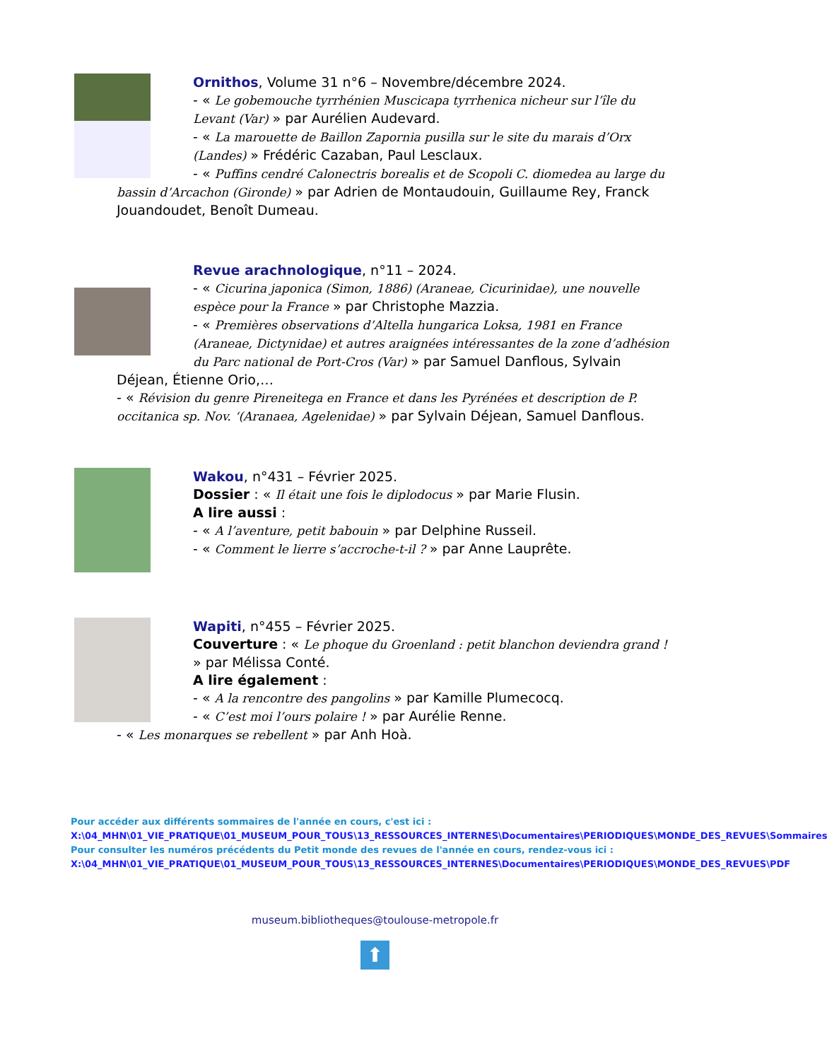Ornithos, Volume 31 n°6 – Novembre/décembre 2024.
- « Le gobemouche tyrrhénien Muscicapa tyrrhenica nicheur sur l’île du Levant (Var) » par Aurélien Audevard.
- « La marouette de Baillon Zapornia pusilla sur le site du marais d’Orx (Landes) » Frédéric Cazaban, Paul Lesclaux.
- « Puffins cendré Calonectris borealis et de Scopoli C. diomedea au large du bassin d’Arcachon (Gironde) » par Adrien de Montaudouin, Guillaume Rey, Franck Jouandoudet, Benoît Dumeau.
Revue arachnologique, n°11 – 2024.
- « Cicurina japonica (Simon, 1886) (Araneae, Cicurinidae), une nouvelle espèce pour la France » par Christophe Mazzia.
- « Premières observations d’Altella hungarica Loksa, 1981 en France (Araneae, Dictynidae) et autres araignées intéressantes de la zone d’adhésion du Parc national de Port-Cros (Var) » par Samuel Danflous, Sylvain Déjean, Étienne Orio,…
- « Révision du genre Pireneitega en France et dans les Pyrénées et description de P. occitanica sp. Nov. ‘(Aranaea, Agelenidae) » par Sylvain Déjean, Samuel Danflous.
Wakou, n°431 – Février 2025.
Dossier : « Il était une fois le diplodocus » par Marie Flusin.
A lire aussi :
- « A l’aventure, petit babouin » par Delphine Russeil.
- « Comment le lierre s’accroche-t-il ? » par Anne Lauprête.
Wapiti, n°455 – Février 2025.
Couverture : « Le phoque du Groenland : petit blanchon deviendra grand ! » par Mélissa Conté.
A lire également :
- « A la rencontre des pangolins » par Kamille Plumecocq.
- « C’est moi l’ours polaire ! » par Aurélie Renne.
- « Les monarques se rebellent » par Anh Hoà.
Pour accéder aux différents sommaires de l'année en cours, c'est ici : X:\04_MHN\01_VIE_PRATIQUE\01_MUSEUM_POUR_TOUS\13_RESSOURCES_INTERNES\Documentaires\PERIODIQUES\MONDE_DES_REVUES\Sommaires
Pour consulter les numéros précédents du Petit monde des revues de l'année en cours, rendez-vous ici : X:\04_MHN\01_VIE_PRATIQUE\01_MUSEUM_POUR_TOUS\13_RESSOURCES_INTERNES\Documentaires\PERIODIQUES\MONDE_DES_REVUES\PDF
museum.bibliotheques@toulouse-metropole.fr
⬆